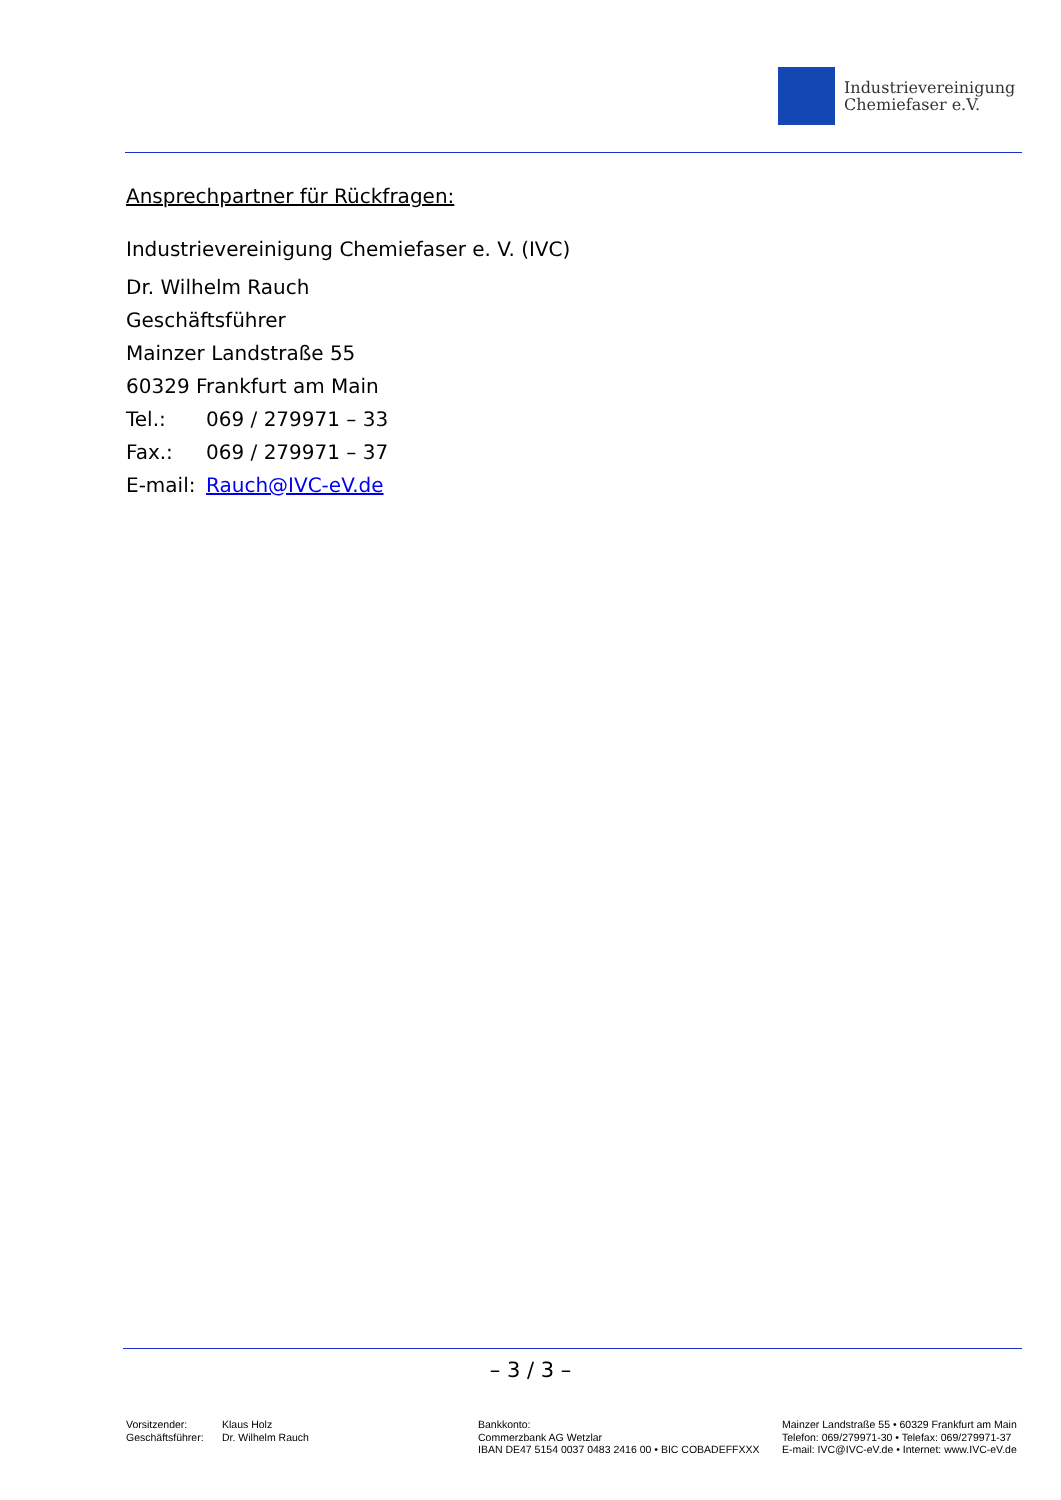Industrievereinigung
Chemiefaser e.V.
Ansprechpartner für Rückfragen:
Industrievereinigung Chemiefaser e. V. (IVC)
Dr. Wilhelm Rauch
Geschäftsführer
Mainzer Landstraße 55
60329 Frankfurt am Main
Tel.: 069 / 279971 – 33
Fax.: 069 / 279971 – 37
E-mail: Rauch@IVC-eV.de
– 3 / 3 –
Vorsitzender:
Geschäftsführer:
Klaus Holz
Dr. Wilhelm Rauch
Bankkonto:
Commerzbank AG Wetzlar
IBAN DE47 5154 0037 0483 2416 00 • BIC COBADEFFXXX
Mainzer Landstraße 55 • 60329 Frankfurt am Main
Telefon: 069/279971-30 • Telefax: 069/279971-37
E-mail: IVC@IVC-eV.de • Internet: www.IVC-eV.de